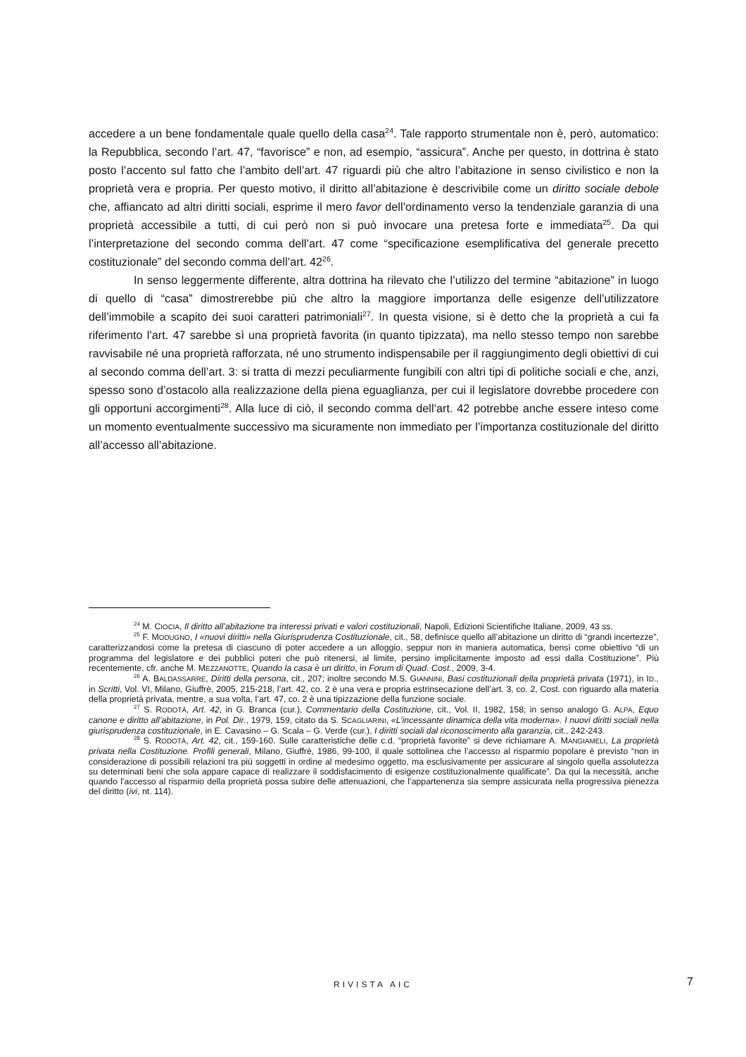accedere a un bene fondamentale quale quello della casa<sup>24</sup>. Tale rapporto strumentale non è, però, automatico: la Repubblica, secondo l’art. 47, “favorisce” e non, ad esempio, “assicura”. Anche per questo, in dottrina è stato posto l’accento sul fatto che l’ambito dell’art. 47 riguardi più che altro l’abitazione in senso civilistico e non la proprietà vera e propria. Per questo motivo, il diritto all’abitazione è descrivibile come un diritto sociale debole che, affiancato ad altri diritti sociali, esprime il mero favor dell’ordinamento verso la tendenziale garanzia di una proprietà accessibile a tutti, di cui però non si può invocare una pretesa forte e immediata<sup>25</sup>. Da qui l’interpretazione del secondo comma dell’art. 47 come “specificazione esemplificativa del generale precetto costituzionale” del secondo comma dell’art. 42<sup>26</sup>.
In senso leggermente differente, altra dottrina ha rilevato che l’utilizzo del termine “abitazione” in luogo di quello di “casa” dimostrerebbe più che altro la maggiore importanza delle esigenze dell’utilizzatore dell’immobile a scapito dei suoi caratteri patrimoniali<sup>27</sup>. In questa visione, si è detto che la proprietà a cui fa riferimento l’art. 47 sarebbe sì una proprietà favorita (in quanto tipizzata), ma nello stesso tempo non sarebbe ravvisabile né una proprietà rafforzata, né uno strumento indispensabile per il raggiungimento degli obiettivi di cui al secondo comma dell’art. 3: si tratta di mezzi peculiarmente fungibili con altri tipi di politiche sociali e che, anzi, spesso sono d’ostacolo alla realizzazione della piena eguaglianza, per cui il legislatore dovrebbe procedere con gli opportuni accorgimenti<sup>28</sup>. Alla luce di ciò, il secondo comma dell’art. 42 potrebbe anche essere inteso come un momento eventualmente successivo ma sicuramente non immediato per l’importanza costituzionale del diritto all’accesso all’abitazione.
<sup>24</sup> M. CIOCIA, Il diritto all’abitazione tra interessi privati e valori costituzionali, Napoli, Edizioni Scientifiche Italiane, 2009, 43 ss.
<sup>25</sup> F. MODUGNO, I «nuovi diritti» nella Giurisprudenza Costituzionale, cit., 58, definisce quello all’abitazione un diritto di “grandi incertezze”, caratterizzandosi come la pretesa di ciascuno di poter accedere a un alloggio, seppur non in maniera automatica, bensì come obiettivo “di un programma del legislatore e dei pubblici poteri che può ritenersi, al limite, persino implicitamente imposto ad essi dalla Costituzione”. Più recentemente, cfr. anche M. MEZZANOTTE, Quando la casa è un diritto, in Forum di Quad. Cost., 2009, 3-4.
<sup>26</sup> A. BALDASSARRE, Diritti della persona, cit., 207; inoltre secondo M.S. GIANNINI, Basi costituzionali della proprietà privata (1971), in ID., in Scritti, Vol. VI, Milano, Giuffrè, 2005, 215-218, l’art. 42, co. 2 è una vera e propria estrinsecazione dell’art. 3, co. 2, Cost. con riguardo alla materia della proprietà privata, mentre, a sua volta, l’art. 47, co. 2 è una tipizzazione della funzione sociale.
<sup>27</sup> S. RODOTÀ, Art. 42, in G. Branca (cur.), Commentario della Costituzione, cit., Vol. II, 1982, 158; in senso analogo G. ALPA, Equo canone e diritto all’abitazione, in Pol. Dir., 1979, 159, citato da S. SCAGLIARINI, «L’incessante dinamica della vita moderna». I nuovi diritti sociali nella giurisprudenza costituzionale, in E. Cavasino – G. Scala – G. Verde (cur.), I diritti sociali dal riconoscimento alla garanzia, cit., 242-243.
<sup>28</sup> S. RODOTÀ, Art. 42, cit., 159-160. Sulle caratteristiche delle c.d. “proprietà favorite” si deve richiamare A. MANGIAMELI, La proprietà privata nella Costituzione. Profili generali, Milano, Giuffrè, 1986, 99-100, il quale sottolinea che l’accesso al risparmio popolare è previsto “non in considerazione di possibili relazioni tra più soggetti in ordine al medesimo oggetto, ma esclusivamente per assicurare al singolo quella assolutezza su determinati beni che sola appare capace di realizzare il soddisfacimento di esigenze costituzionalmente qualificate”. Da qui la necessità, anche quando l’accesso al risparmio della proprietà possa subire delle attenuazioni, che l’appartenenza sia sempre assicurata nella progressiva pienezza del diritto (ivi, nt. 114).
RIVISTA AIC 7